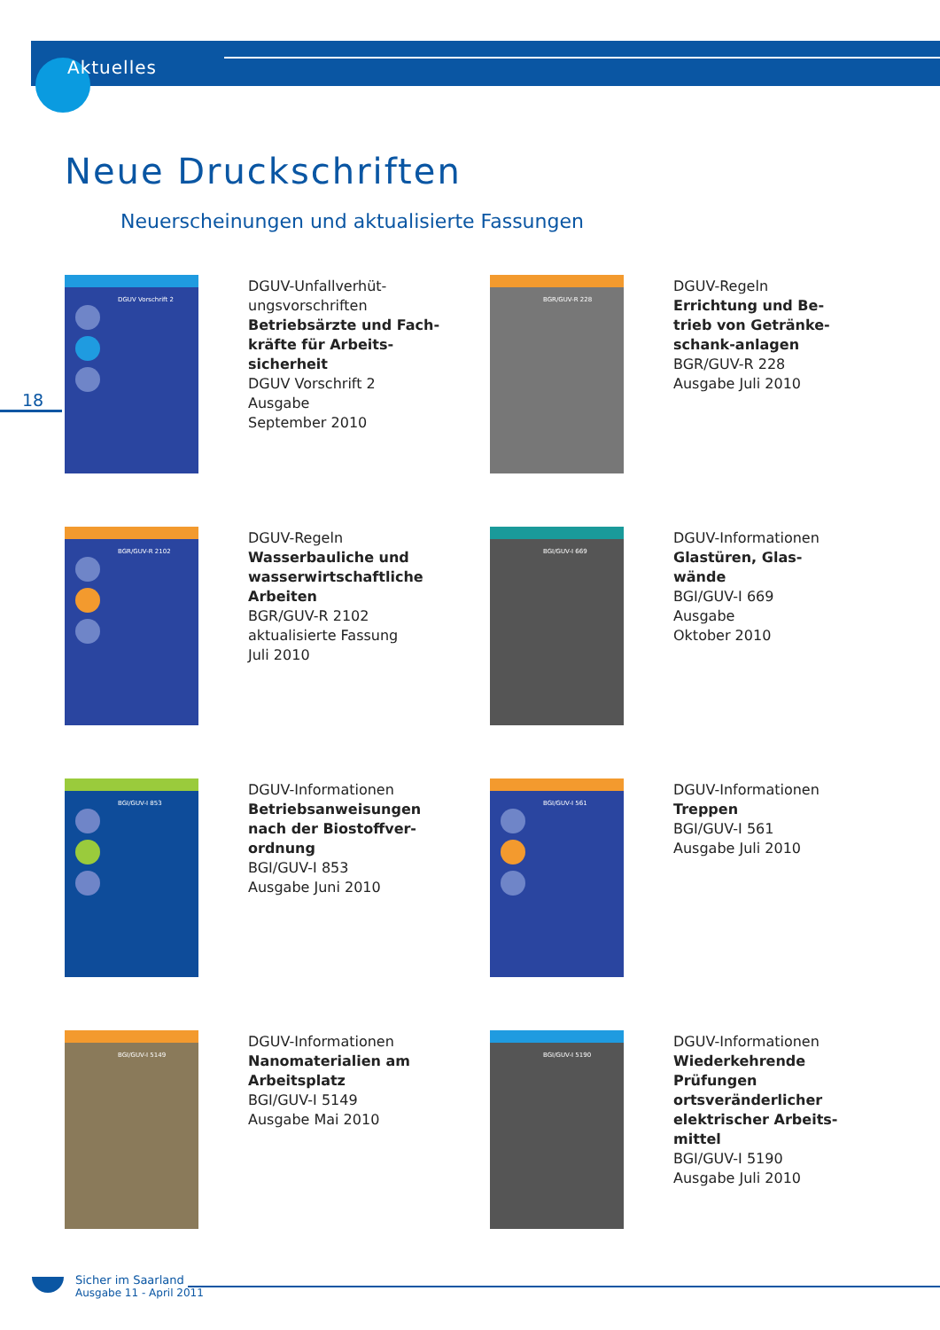Aktuelles
Neue Druckschriften
Neuerscheinungen und aktualisierte Fassungen
18
DGUV Vorschrift 2
DGUV-Unfallverhüt-
ungsvorschriften
Betriebsärzte und Fach-
kräfte für Arbeits-
sicherheit
DGUV Vorschrift 2
Ausgabe
September 2010
BGR/GUV-R 228
DGUV-Regeln
Errichtung und Be-
trieb von Getränke-
schank-anlagen
BGR/GUV-R 228
Ausgabe Juli 2010
BGR/GUV-R 2102
DGUV-Regeln
Wasserbauliche und
wasserwirtschaftliche
Arbeiten
BGR/GUV-R 2102
aktualisierte Fassung
Juli 2010
BGI/GUV-I 669
DGUV-Informationen
Glastüren, Glas-
wände
BGI/GUV-I 669
Ausgabe
Oktober 2010
BGI/GUV-I 853
DGUV-Informationen
Betriebsanweisungen
nach der Biostoffver-
ordnung
BGI/GUV-I 853
Ausgabe Juni 2010
BGI/GUV-I 561
DGUV-Informationen
Treppen
BGI/GUV-I 561
Ausgabe Juli 2010
BGI/GUV-I 5149
DGUV-Informationen
Nanomaterialien am
Arbeitsplatz
BGI/GUV-I 5149
Ausgabe Mai 2010
BGI/GUV-I 5190
DGUV-Informationen
Wiederkehrende
Prüfungen
ortsveränderlicher
elektrischer Arbeits-
mittel
BGI/GUV-I 5190
Ausgabe Juli 2010
Sicher im Saarland
Ausgabe 11 - April 2011